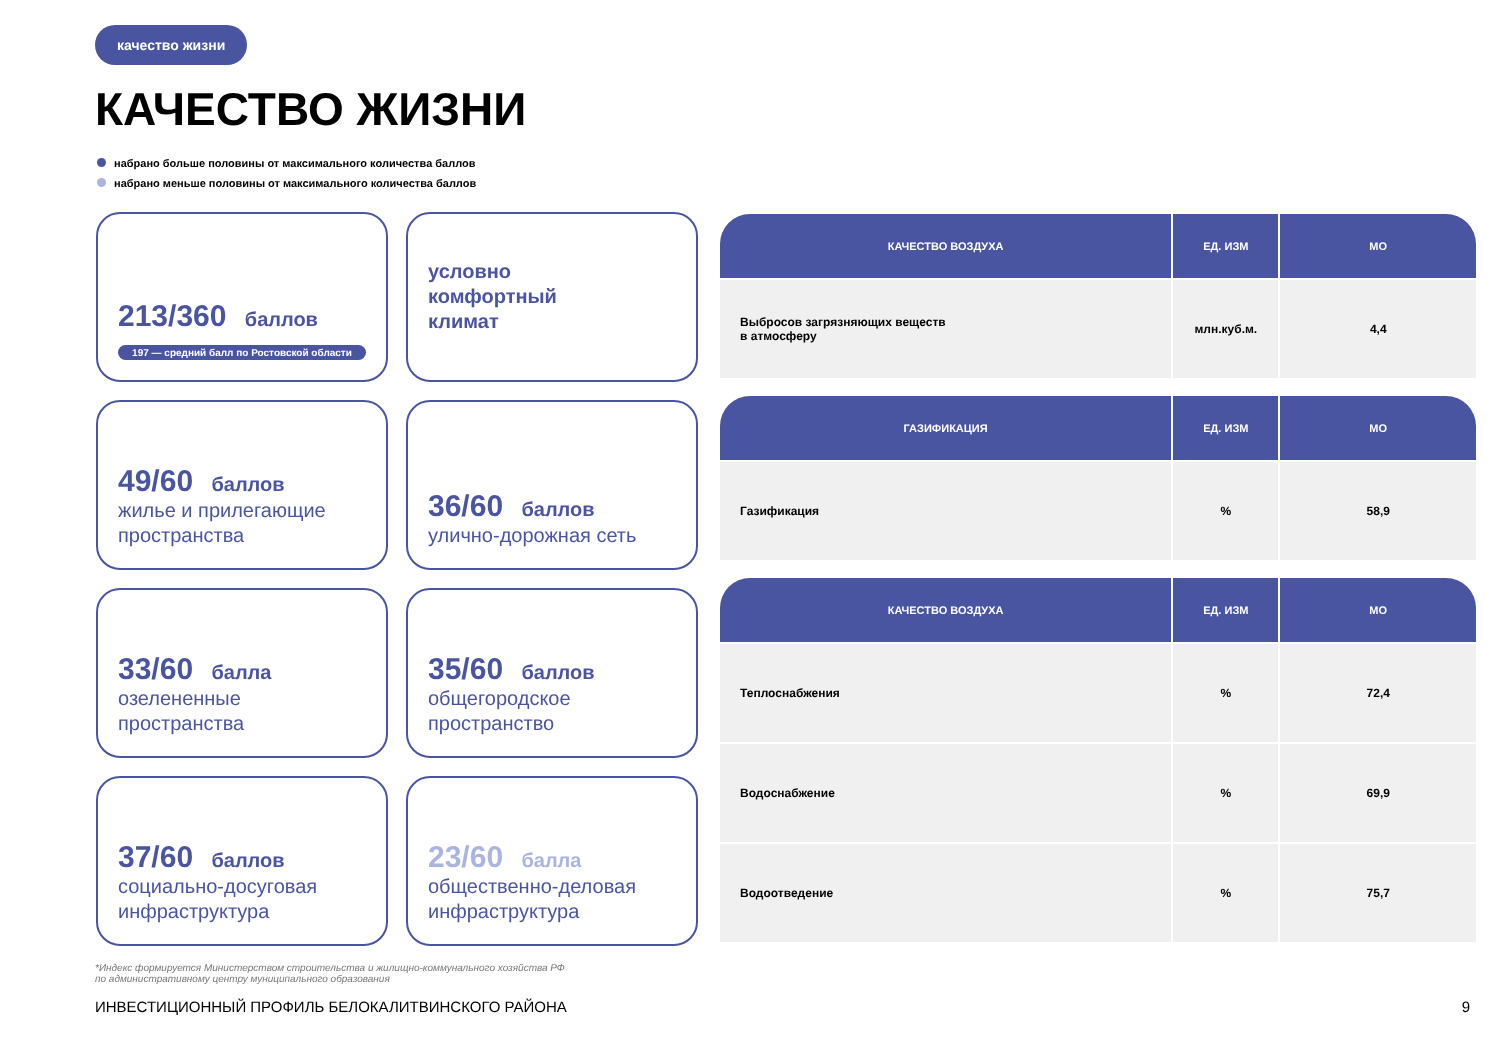качество жизни
КАЧЕСТВО ЖИЗНИ
набрано больше половины от максимального количества баллов
набрано меньше половины от максимального количества баллов
213/360 баллов
197 — средний балл по Ростовской области
условно
комфортный
климат
49/60 баллов
жилье и прилегающие пространства
36/60 баллов
улично-дорожная сеть
33/60 балла
озелененные пространства
35/60 баллов
общегородское пространство
37/60 баллов
социально-досуговая инфраструктура
23/60 балла
общественно-деловая инфраструктура
| КАЧЕСТВО ВОЗДУХА | ЕД. ИЗМ | МО |
| --- | --- | --- |
| Выбросов загрязняющих веществ в атмосферу | млн.куб.м. | 4,4 |
| ГАЗИФИКАЦИЯ | ЕД. ИЗМ | МО |
| --- | --- | --- |
| Газификация | % | 58,9 |
| КАЧЕСТВО ВОЗДУХА | ЕД. ИЗМ | МО |
| --- | --- | --- |
| Теплоснабжения | % | 72,4 |
| Водоснабжение | % | 69,9 |
| Водоотведение | % | 75,7 |
*Индекс формируется Министерством строительства и жилищно-коммунального хозяйства РФ
по административному центру муниципального образования
ИНВЕСТИЦИОННЫЙ ПРОФИЛЬ БЕЛОКАЛИТВИНСКОГО РАЙОНА
9